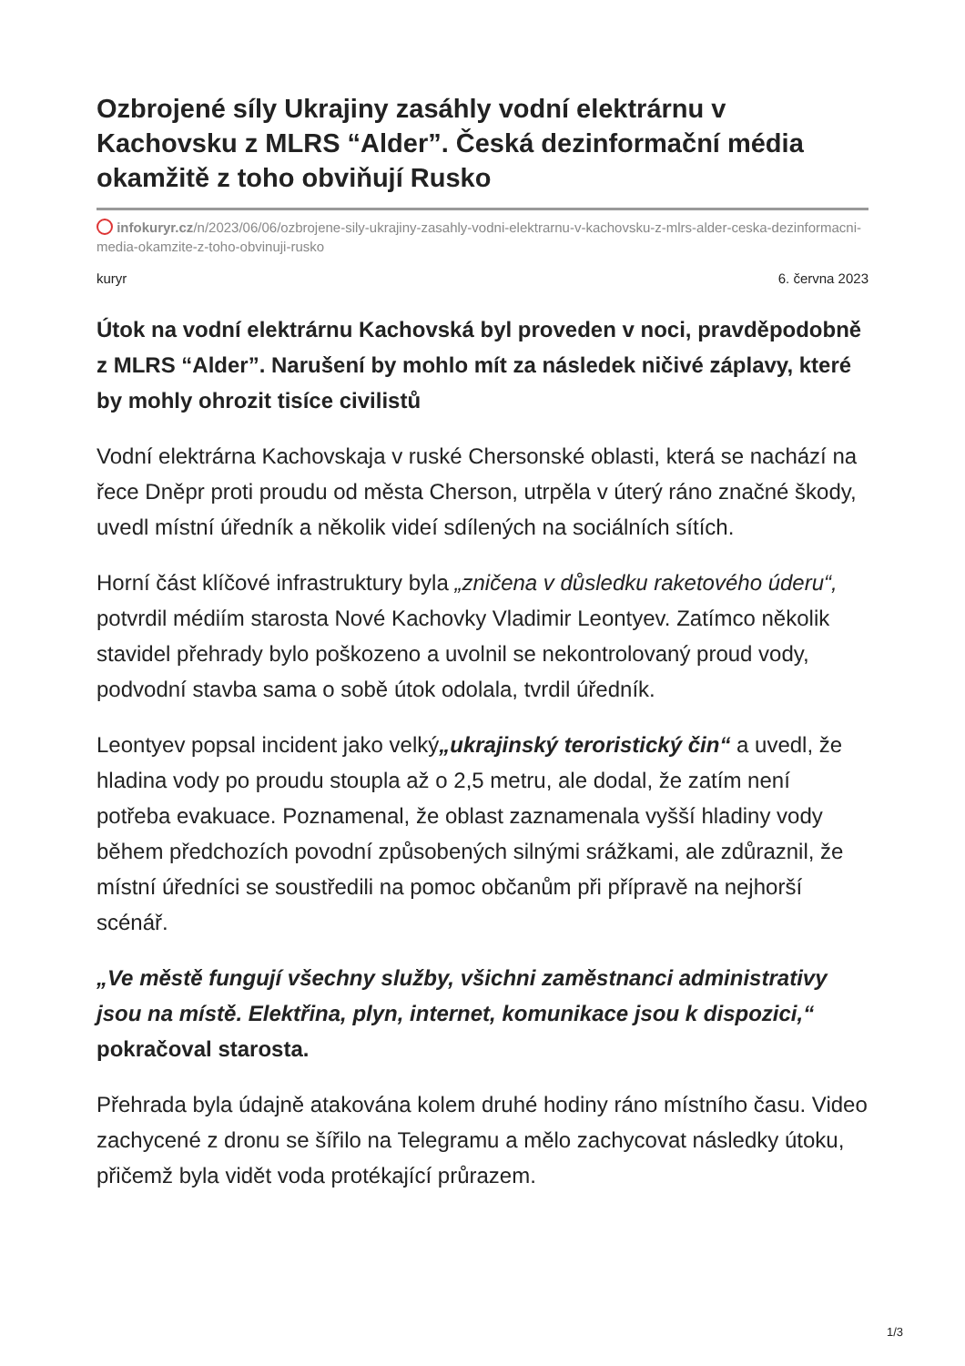Ozbrojené síly Ukrajiny zasáhly vodní elektrárnu v Kachovsku z MLRS “Alder”. Česká dezinformační média okamžitě z toho obviňují Rusko
infokuryr.cz/n/2023/06/06/ozbrojene-sily-ukrajiny-zasahly-vodni-elektrarnu-v-kachovsku-z-mlrs-alder-ceska-dezinformacni-media-okamzite-z-toho-obvinuji-rusko
kuryr 6. června 2023
Útok na vodní elektrárnu Kachovská byl proveden v noci, pravděpodobně z MLRS “Alder”. Narušení by mohlo mít za následek ničivé záplavy, které by mohly ohrozit tisíce civilistů
Vodní elektrárna Kachovskaja v ruské Chersonské oblasti, která se nachází na řece Dněpr proti proudu od města Cherson, utrpěla v úterý ráno značné škody, uvedl místní úředník a několik videí sdílených na sociálních sítích.
Horní část klíčové infrastruktury byla „zničena v důsledku raketového úderu“, potvrdil médiím starosta Nové Kachovky Vladimir Leontyev. Zatímco několik stavidel přehrady bylo poškozeno a uvolnil se nekontrolovaný proud vody, podvodní stavba sama o sobě útok odolala, tvrdil úředník.
Leontyev popsal incident jako velký„ukrajinský teroristický čin“ a uvedl, že hladina vody po proudu stoupla až o 2,5 metru, ale dodal, že zatím není potřeba evakuace. Poznamenal, že oblast zaznamenala vyšší hladiny vody během předchozích povodní způsobených silnými srážkami, ale zdůraznil, že místní úředníci se soustředili na pomoc občanům při přípravě na nejhorší scénář.
„Ve městě fungují všechny služby, všichni zaměstnanci administrativy jsou na místě. Elektřina, plyn, internet, komunikace jsou k dispozici,“ pokračoval starosta.
Přehrada byla údajně atakována kolem druhé hodiny ráno místního času. Video zachycené z dronu se šířilo na Telegramu a mělo zachycovat následky útoku, přičemž byla vidět voda protékající průrazem.
1/3